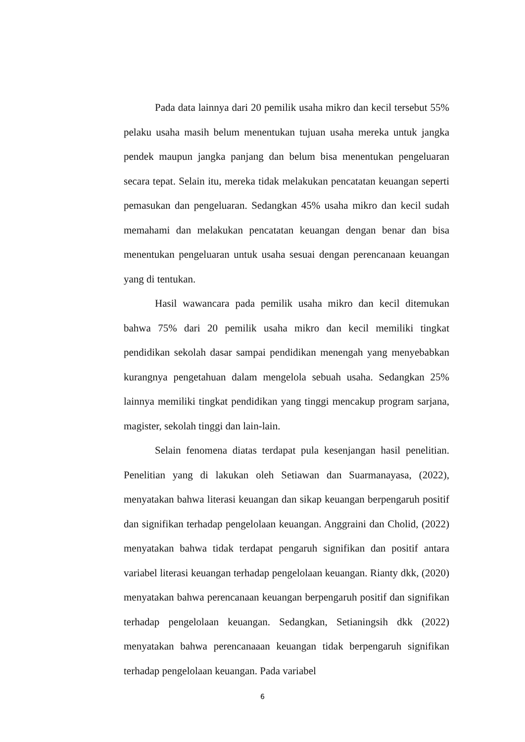Pada data lainnya dari 20 pemilik usaha mikro dan kecil tersebut 55% pelaku usaha masih belum menentukan tujuan usaha mereka untuk jangka pendek maupun jangka panjang dan belum bisa menentukan pengeluaran secara tepat. Selain itu, mereka tidak melakukan pencatatan keuangan seperti pemasukan dan pengeluaran. Sedangkan 45% usaha mikro dan kecil sudah memahami dan melakukan pencatatan keuangan dengan benar dan bisa menentukan pengeluaran untuk usaha sesuai dengan perencanaan keuangan yang di tentukan.
Hasil wawancara pada pemilik usaha mikro dan kecil ditemukan bahwa 75% dari 20 pemilik usaha mikro dan kecil memiliki tingkat pendidikan sekolah dasar sampai pendidikan menengah yang menyebabkan kurangnya pengetahuan dalam mengelola sebuah usaha. Sedangkan 25% lainnya memiliki tingkat pendidikan yang tinggi mencakup program sarjana, magister, sekolah tinggi dan lain-lain.
Selain fenomena diatas terdapat pula kesenjangan hasil penelitian. Penelitian yang di lakukan oleh Setiawan dan Suarmanayasa, (2022), menyatakan bahwa literasi keuangan dan sikap keuangan berpengaruh positif dan signifikan terhadap pengelolaan keuangan. Anggraini dan Cholid, (2022) menyatakan bahwa tidak terdapat pengaruh signifikan dan positif antara variabel literasi keuangan terhadap pengelolaan keuangan. Rianty dkk, (2020) menyatakan bahwa perencanaan keuangan berpengaruh positif dan signifikan terhadap pengelolaan keuangan. Sedangkan, Setianingsih dkk (2022) menyatakan bahwa perencanaaan keuangan tidak berpengaruh signifikan terhadap pengelolaan keuangan. Pada variabel
6